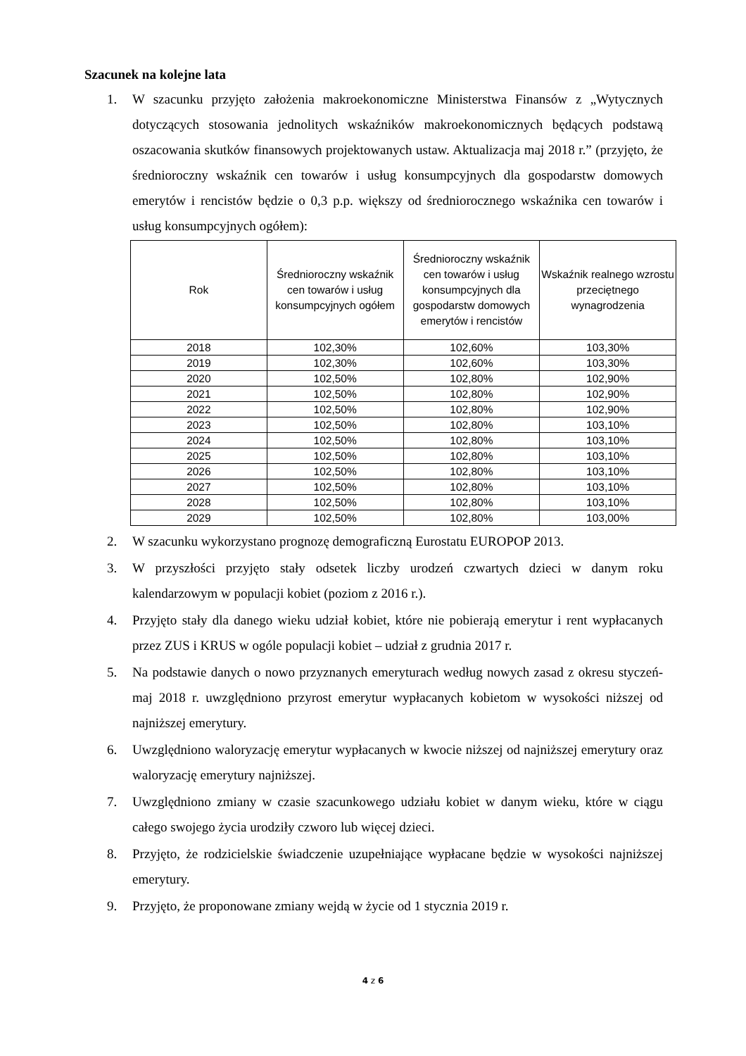Szacunek na kolejne lata
1. W szacunku przyjęto założenia makroekonomiczne Ministerstwa Finansów z „Wytycznych dotyczących stosowania jednolitych wskaźników makroekonomicznych będących podstawą oszacowania skutków finansowych projektowanych ustaw. Aktualizacja maj 2018 r.” (przyjęto, że średnioroczny wskaźnik cen towarów i usług konsumpcyjnych dla gospodarstw domowych emerytów i rencistów będzie o 0,3 p.p. większy od średniorocznego wskaźnika cen towarów i usług konsumpcyjnych ogółem):
| Rok | Średnioroczny wskaźnik cen towarów i usług konsumpcyjnych ogółem | Średnioroczny wskaźnik cen towarów i usług konsumpcyjnych dla gospodarstw domowych emerytów i rencistów | Wskaźnik realnego wzrostu przeciętnego wynagrodzenia |
| --- | --- | --- | --- |
| 2018 | 102,30% | 102,60% | 103,30% |
| 2019 | 102,30% | 102,60% | 103,30% |
| 2020 | 102,50% | 102,80% | 102,90% |
| 2021 | 102,50% | 102,80% | 102,90% |
| 2022 | 102,50% | 102,80% | 102,90% |
| 2023 | 102,50% | 102,80% | 103,10% |
| 2024 | 102,50% | 102,80% | 103,10% |
| 2025 | 102,50% | 102,80% | 103,10% |
| 2026 | 102,50% | 102,80% | 103,10% |
| 2027 | 102,50% | 102,80% | 103,10% |
| 2028 | 102,50% | 102,80% | 103,10% |
| 2029 | 102,50% | 102,80% | 103,00% |
2. W szacunku wykorzystano prognozę demograficzną Eurostatu EUROPOP 2013.
3. W przyszłości przyjęto stały odsetek liczby urodzeń czwartych dzieci w danym roku kalendarzowym w populacji kobiet (poziom z 2016 r.).
4. Przyjęto stały dla danego wieku udział kobiet, które nie pobierają emerytur i rent wypłacanych przez ZUS i KRUS w ogóle populacji kobiet – udział z grudnia 2017 r.
5. Na podstawie danych o nowo przyznanych emeryturach według nowych zasad z okresu styczeń-maj 2018 r. uwzględniono przyrost emerytur wypłacanych kobietom w wysokości niższej od najniższej emerytury.
6. Uwzględniono waloryzację emerytur wypłacanych w kwocie niższej od najniższej emerytury oraz waloryzację emerytury najniższej.
7. Uwzględniono zmiany w czasie szacunkowego udziału kobiet w danym wieku, które w ciągu całego swojego życia urodziły czworo lub więcej dzieci.
8. Przyjęto, że rodzicielskie świadczenie uzupełniające wypłacane będzie w wysokości najniższej emerytury.
9. Przyjęto, że proponowane zmiany wejdą w życie od 1 stycznia 2019 r.
4 z 6